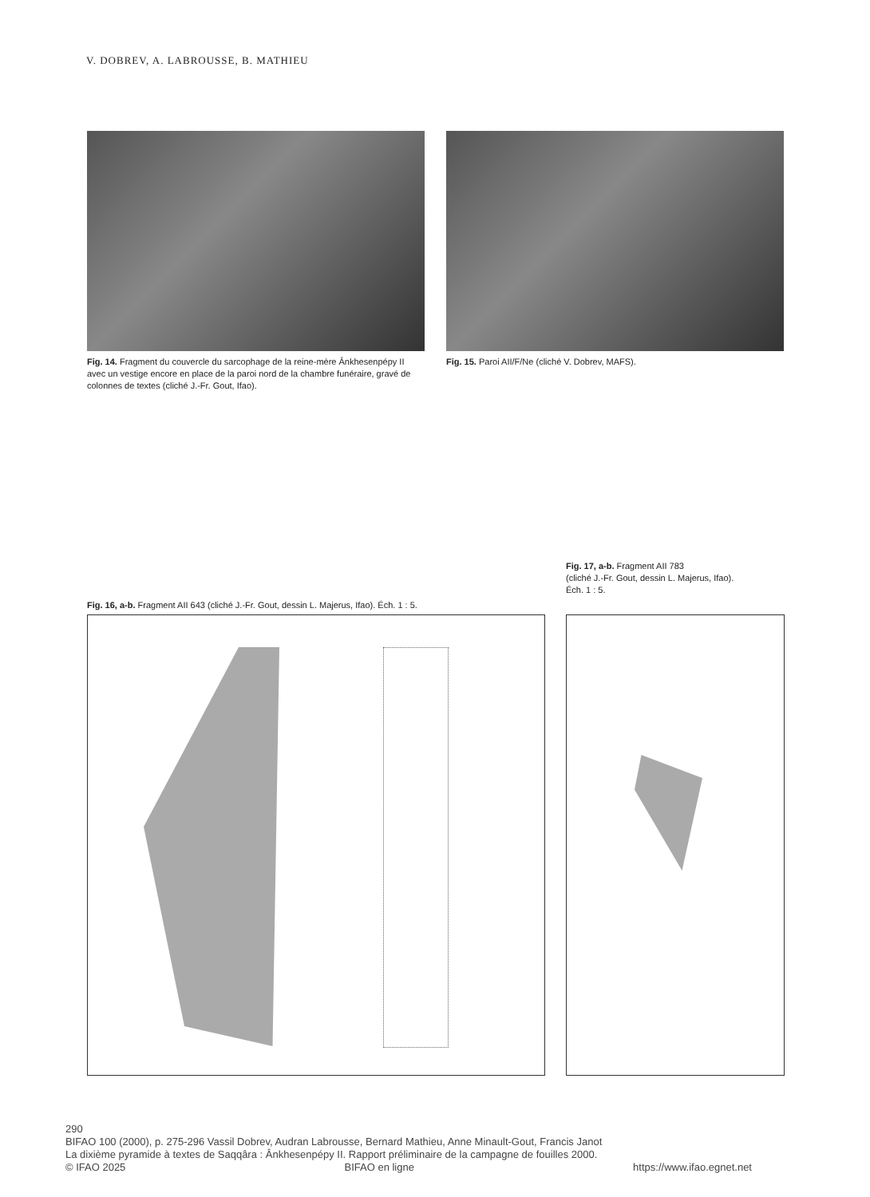V. DOBREV, A. LABROUSSE, B. MATHIEU
Fig. 14. Fragment du couvercle du sarcophage de la reine-mère Ânkhesenpépy II avec un vestige encore en place de la paroi nord de la chambre funéraire, gravé de colonnes de textes (cliché J.-Fr. Gout, Ifao).
Fig. 15. Paroi AII/F/Ne (cliché V. Dobrev, MAFS).
Fig. 17, a-b. Fragment AII 783
(cliché J.-Fr. Gout, dessin L. Majerus, Ifao).
Éch. 1 : 5.
Fig. 16, a-b. Fragment AII 643 (cliché J.-Fr. Gout, dessin L. Majerus, Ifao). Éch. 1 : 5.
290
BIFAO 100 (2000), p. 275-296 Vassil Dobrev, Audran Labrousse, Bernard Mathieu, Anne Minault-Gout, Francis Janot
La dixième pyramide à textes de Saqqâra : Ânkhesenpépy II. Rapport préliminaire de la campagne de fouilles 2000.
© IFAO 2025 BIFAO en ligne https://www.ifao.egnet.net